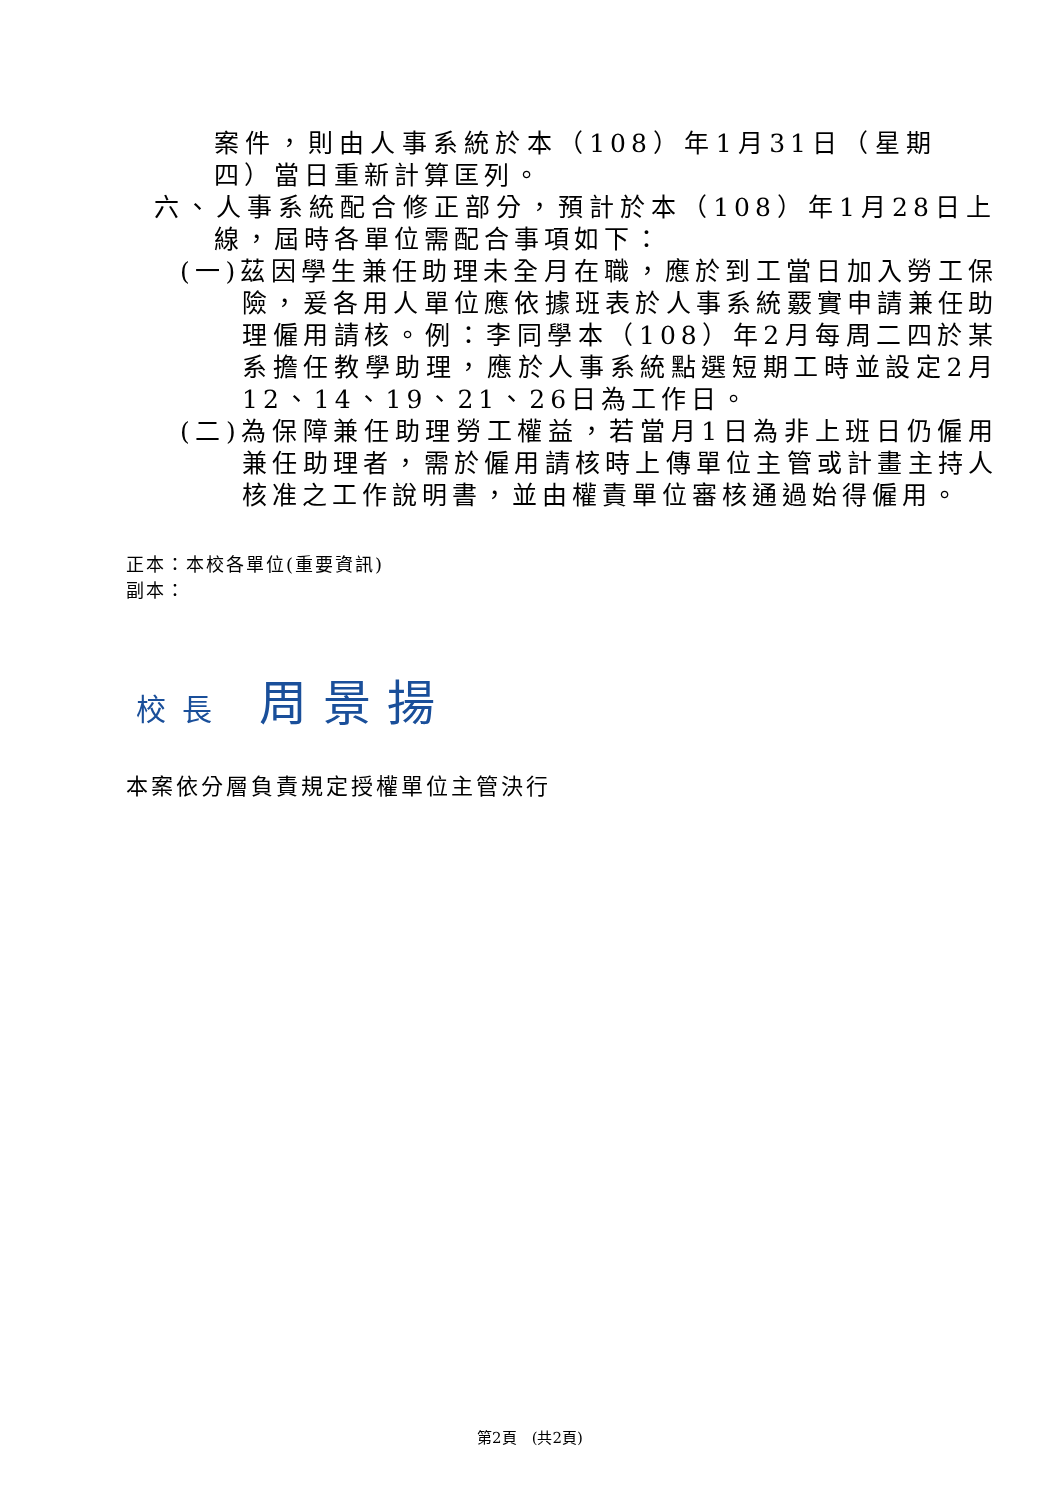案件，則由人事系統於本（108）年1月31日（星期四）當日重新計算匡列。
六、人事系統配合修正部分，預計於本（108）年1月28日上線，屆時各單位需配合事項如下：
(一)茲因學生兼任助理未全月在職，應於到工當日加入勞工保險，爰各用人單位應依據班表於人事系統覈實申請兼任助理僱用請核。例：李同學本（108）年2月每周二四於某系擔任教學助理，應於人事系統點選短期工時並設定2月12、14、19、21、26日為工作日。
(二)為保障兼任助理勞工權益，若當月1日為非上班日仍僱用兼任助理者，需於僱用請核時上傳單位主管或計畫主持人核准之工作說明書，並由權責單位審核通過始得僱用。
正本：本校各單位(重要資訊)
副本：
校長 周景揚
本案依分層負責規定授權單位主管決行
第2頁　(共2頁)